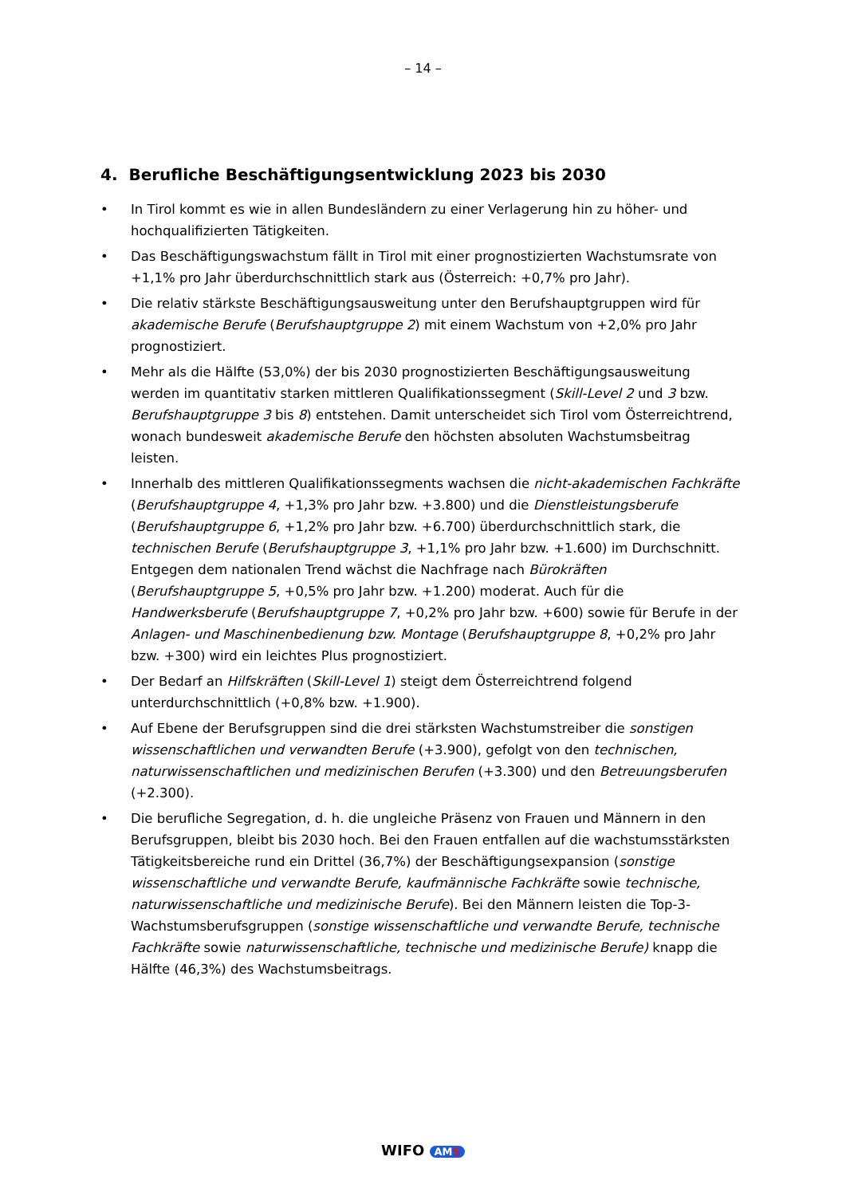– 14 –
4. Berufliche Beschäftigungsentwicklung 2023 bis 2030
• In Tirol kommt es wie in allen Bundesländern zu einer Verlagerung hin zu höher- und hochqualifizierten Tätigkeiten.
• Das Beschäftigungswachstum fällt in Tirol mit einer prognostizierten Wachstumsrate von +1,1% pro Jahr überdurchschnittlich stark aus (Österreich: +0,7% pro Jahr).
• Die relativ stärkste Beschäftigungsausweitung unter den Berufshauptgruppen wird für akademische Berufe (Berufshauptgruppe 2) mit einem Wachstum von +2,0% pro Jahr prognostiziert.
• Mehr als die Hälfte (53,0%) der bis 2030 prognostizierten Beschäftigungsausweitung werden im quantitativ starken mittleren Qualifikationssegment (Skill-Level 2 und 3 bzw. Berufshauptgruppe 3 bis 8) entstehen. Damit unterscheidet sich Tirol vom Österreichtrend, wonach bundesweit akademische Berufe den höchsten absoluten Wachstumsbeitrag leisten.
• Innerhalb des mittleren Qualifikationssegments wachsen die nicht-akademischen Fachkräfte (Berufshauptgruppe 4, +1,3% pro Jahr bzw. +3.800) und die Dienstleistungsberufe (Berufshauptgruppe 6, +1,2% pro Jahr bzw. +6.700) überdurchschnittlich stark, die technischen Berufe (Berufshauptgruppe 3, +1,1% pro Jahr bzw. +1.600) im Durchschnitt. Entgegen dem nationalen Trend wächst die Nachfrage nach Bürokräften (Berufshauptgruppe 5, +0,5% pro Jahr bzw. +1.200) moderat. Auch für die Handwerksberufe (Berufshauptgruppe 7, +0,2% pro Jahr bzw. +600) sowie für Berufe in der Anlagen- und Maschinenbedienung bzw. Montage (Berufshauptgruppe 8, +0,2% pro Jahr bzw. +300) wird ein leichtes Plus prognostiziert.
• Der Bedarf an Hilfskräften (Skill-Level 1) steigt dem Österreichtrend folgend unterdurchschnittlich (+0,8% bzw. +1.900).
• Auf Ebene der Berufsgruppen sind die drei stärksten Wachstumstreiber die sonstigen wissenschaftlichen und verwandten Berufe (+3.900), gefolgt von den technischen, naturwissenschaftlichen und medizinischen Berufen (+3.300) und den Betreuungsberufen (+2.300).
• Die berufliche Segregation, d. h. die ungleiche Präsenz von Frauen und Männern in den Berufsgruppen, bleibt bis 2030 hoch. Bei den Frauen entfallen auf die wachstumsstärksten Tätigkeitsbereiche rund ein Drittel (36,7%) der Beschäftigungsexpansion (sonstige wissenschaftliche und verwandte Berufe, kaufmännische Fachkräfte sowie technische, naturwissenschaftliche und medizinische Berufe). Bei den Männern leisten die Top-3-Wachstumsberufsgruppen (sonstige wissenschaftliche und verwandte Berufe, technische Fachkräfte sowie naturwissenschaftliche, technische und medizinische Berufe) knapp die Hälfte (46,3%) des Wachstumsbeitrags.
WIFO AMS